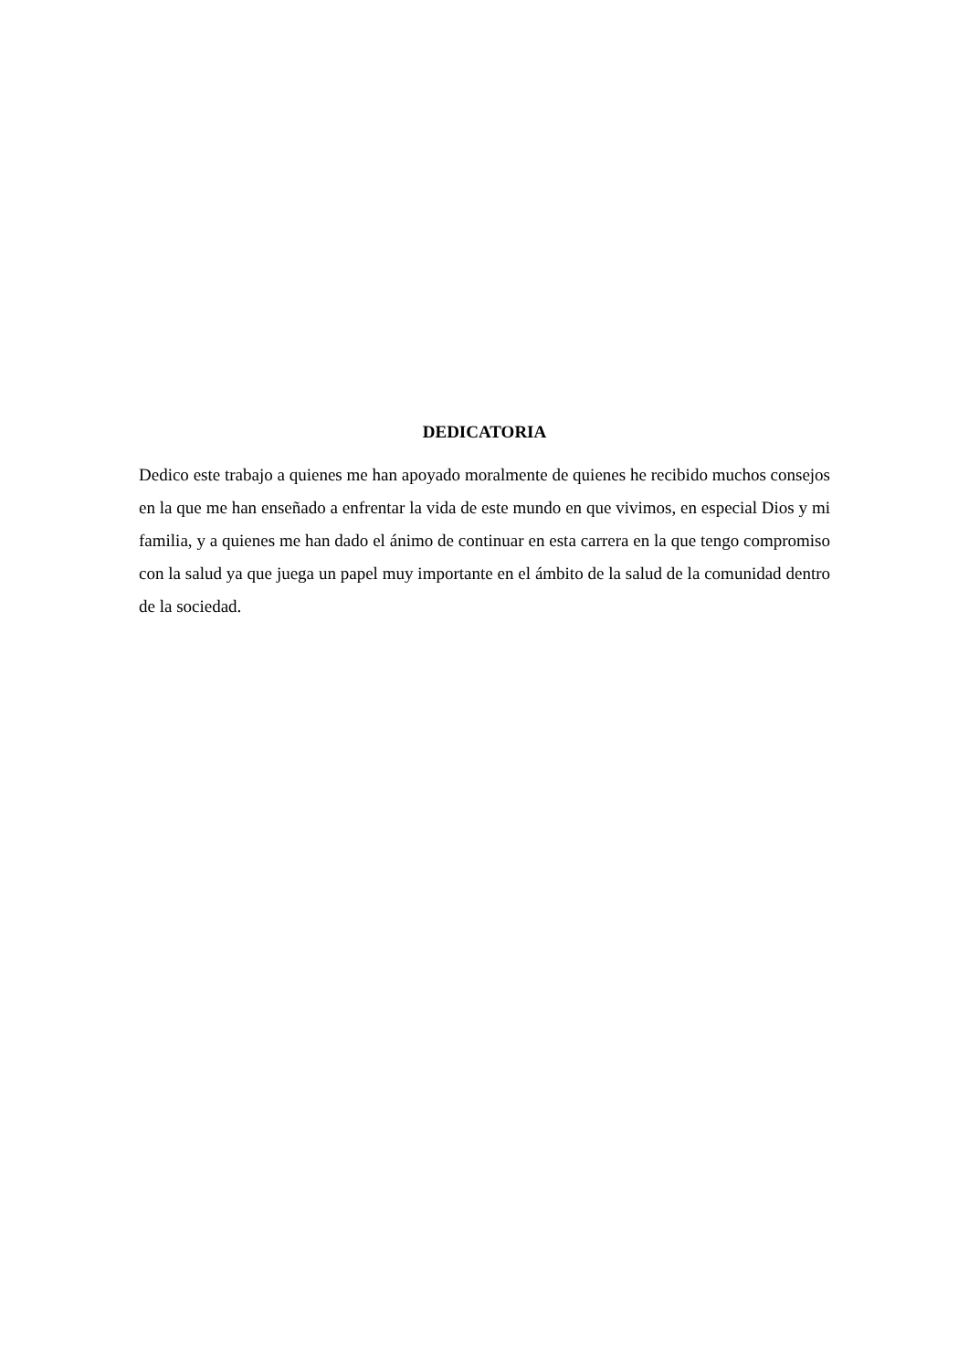DEDICATORIA
Dedico este trabajo a quienes me han apoyado moralmente de quienes he recibido muchos consejos en la que me han enseñado a enfrentar la vida de este mundo en que vivimos, en especial Dios y mi familia, y a quienes me han dado el ánimo de continuar en esta carrera en la que tengo compromiso con la salud ya que juega un papel muy importante en el ámbito de la salud de la comunidad dentro de la sociedad.